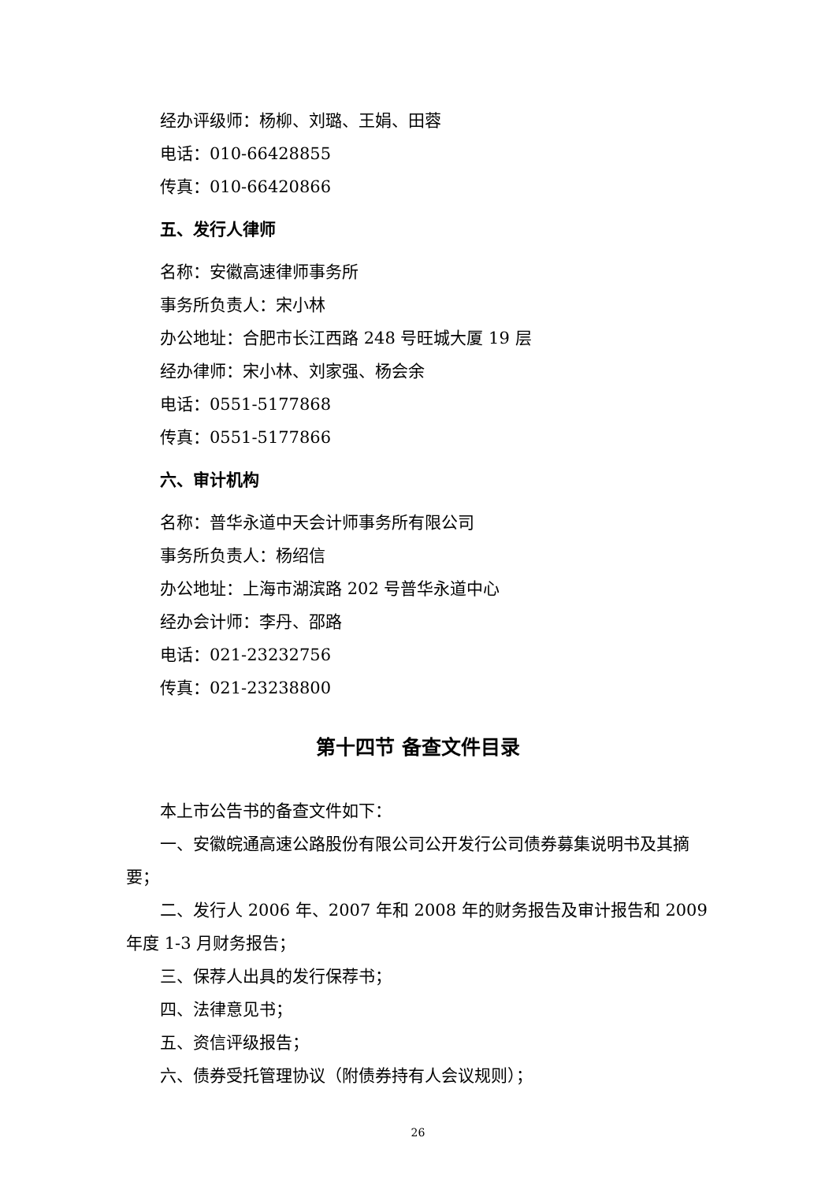经办评级师：杨柳、刘璐、王娟、田蓉
电话：010-66428855
传真：010-66420866
五、发行人律师
名称：安徽高速律师事务所
事务所负责人：宋小林
办公地址：合肥市长江西路 248 号旺城大厦 19 层
经办律师：宋小林、刘家强、杨会余
电话：0551-5177868
传真：0551-5177866
六、审计机构
名称：普华永道中天会计师事务所有限公司
事务所负责人：杨绍信
办公地址：上海市湖滨路 202 号普华永道中心
经办会计师：李丹、邵路
电话：021-23232756
传真：021-23238800
第十四节 备查文件目录
本上市公告书的备查文件如下：
一、安徽皖通高速公路股份有限公司公开发行公司债券募集说明书及其摘要；
二、发行人 2006 年、2007 年和 2008 年的财务报告及审计报告和 2009 年度 1-3 月财务报告；
三、保荐人出具的发行保荐书；
四、法律意见书；
五、资信评级报告；
六、债券受托管理协议（附债券持有人会议规则）；
26